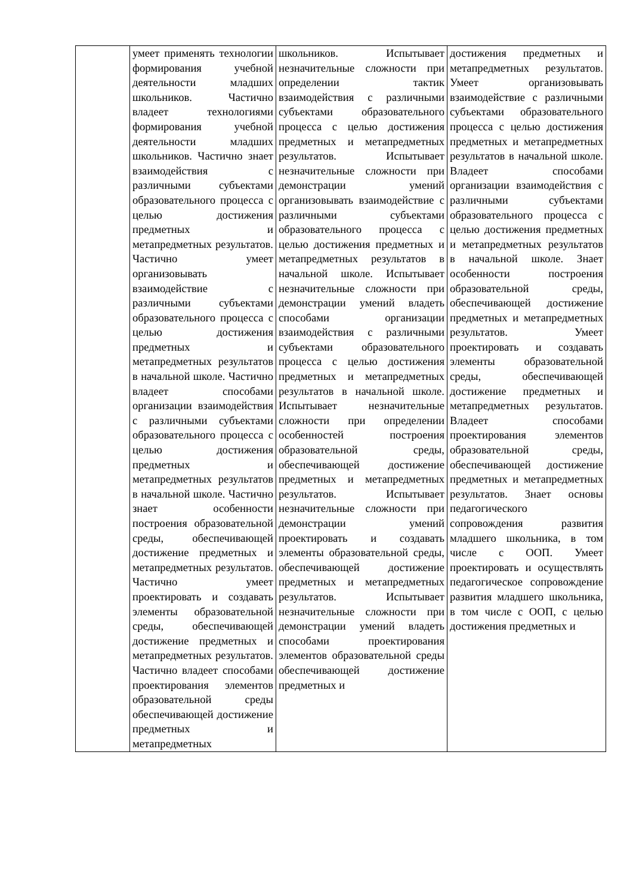| | умеет применять технологии формирования учебной деятельности младших школьников. Частично владеет технологиями формирования учебной деятельности младших школьников. Частично знает взаимодействия с различными субъектами образовательного процесса с целью достижения предметных и метапредметных результатов. Частично умеет организовывать взаимодействие с различными субъектами образовательного процесса с целью достижения предметных и метапредметных результатов в начальной школе. Частично владеет способами организации взаимодействия с различными субъектами образовательного процесса с целью достижения предметных и метапредметных результатов в начальной школе. Частично знает особенности построения образовательной среды, обеспечивающей достижение предметных и метапредметных результатов. Частично умеет проектировать и создавать элементы образовательной среды, обеспечивающей достижение предметных и метапредметных результатов. Частично владеет способами проектирования элементов образовательной среды обеспечивающей достижение предметных и метапредметных | школьников. Испытывает незначительные сложности при определении тактик взаимодействия с различными субъектами образовательного процесса с целью достижения предметных и метапредметных результатов. Испытывает незначительные сложности при демонстрации умений организовывать взаимодействие с различными субъектами образовательного процесса с целью достижения предметных и метапредметных результатов в начальной школе. Испытывает незначительные сложности при демонстрации умений владеть способами организации взаимодействия с различными субъектами образовательного процесса с целью достижения предметных и метапредметных результатов в начальной школе. Испытывает незначительные сложности при определении особенностей построения образовательной среды, обеспечивающей достижение предметных и метапредметных результатов. Испытывает незначительные сложности при демонстрации умений проектировать и создавать элементы образовательной среды, обеспечивающей достижение предметных и метапредметных результатов. Испытывает незначительные сложности при демонстрации умений владеть способами проектирования элементов образовательной среды обеспечивающей достижение предметных и | достижения предметных и метапредметных результатов. Умеет организовывать взаимодействие с различными субъектами образовательного процесса с целью достижения предметных и метапредметных результатов в начальной школе. Владеет способами организации взаимодействия с различными субъектами образовательного процесса с целью достижения предметных и метапредметных результатов в начальной школе. Знает особенности построения образовательной среды, обеспечивающей достижение предметных и метапредметных результатов. Умеет проектировать и создавать элементы образовательной среды, обеспечивающей достижение предметных и метапредметных результатов. Владеет способами проектирования элементов образовательной среды, обеспечивающей достижение предметных и метапредметных результатов. Знает основы педагогического сопровождения развития младшего школьника, в том числе с ООП. Умеет проектировать и осуществлять педагогическое сопровождение развития младшего школьника, в том числе с ООП, с целью достижения предметных и |